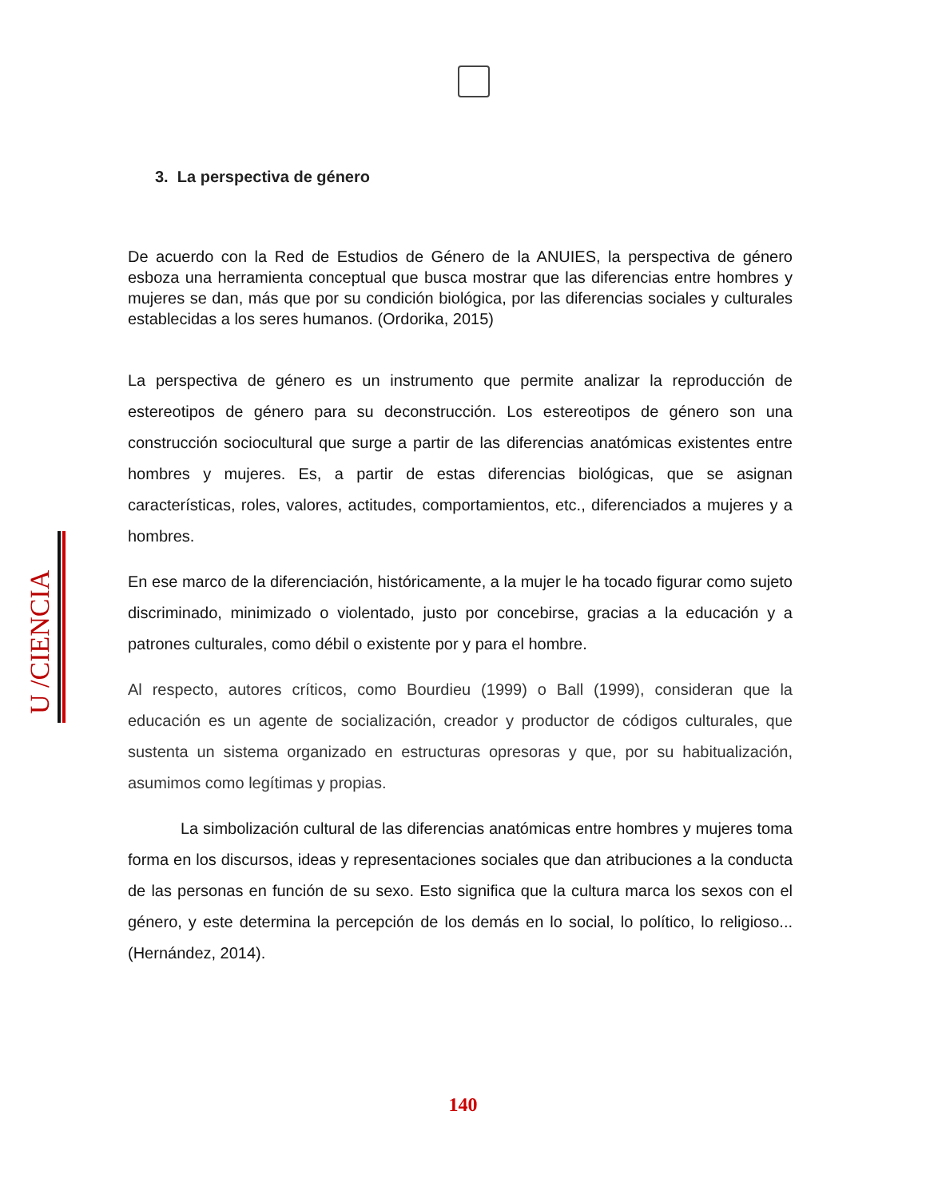U /CIENCIA
3. La perspectiva de género
De acuerdo con la Red de Estudios de Género de la ANUIES, la perspectiva de género esboza una herramienta conceptual que busca mostrar que las diferencias entre hombres y mujeres se dan, más que por su condición biológica, por las diferencias sociales y culturales establecidas a los seres humanos. (Ordorika, 2015)
La perspectiva de género es un instrumento que permite analizar la reproducción de estereotipos de género para su deconstrucción. Los estereotipos de género son una construcción sociocultural que surge a partir de las diferencias anatómicas existentes entre hombres y mujeres. Es, a partir de estas diferencias biológicas, que se asignan características, roles, valores, actitudes, comportamientos, etc., diferenciados a mujeres y a hombres.
En ese marco de la diferenciación, históricamente, a la mujer le ha tocado figurar como sujeto discriminado, minimizado o violentado, justo por concebirse, gracias a la educación y a patrones culturales, como débil o existente por y para el hombre.
Al respecto, autores críticos, como Bourdieu (1999) o Ball (1999), consideran que la educación es un agente de socialización, creador y productor de códigos culturales, que sustenta un sistema organizado en estructuras opresoras y que, por su habitualización, asumimos como legítimas y propias.
La simbolización cultural de las diferencias anatómicas entre hombres y mujeres toma forma en los discursos, ideas y representaciones sociales que dan atribuciones a la conducta de las personas en función de su sexo. Esto significa que la cultura marca los sexos con el género, y este determina la percepción de los demás en lo social, lo político, lo religioso... (Hernández, 2014).
140